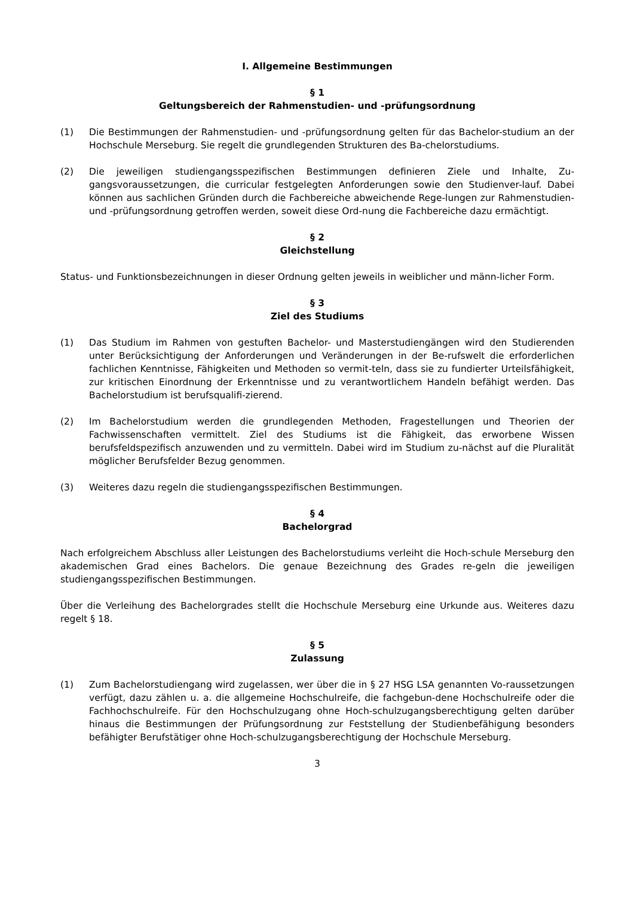I. Allgemeine Bestimmungen
§ 1
Geltungsbereich der Rahmenstudien- und -prüfungsordnung
(1) Die Bestimmungen der Rahmenstudien- und -prüfungsordnung gelten für das Bachelor-studium an der Hochschule Merseburg. Sie regelt die grundlegenden Strukturen des Ba-chelorstudiums.
(2) Die jeweiligen studiengangsspezifischen Bestimmungen definieren Ziele und Inhalte, Zu-gangsvoraussetzungen, die curricular festgelegten Anforderungen sowie den Studienver-lauf. Dabei können aus sachlichen Gründen durch die Fachbereiche abweichende Rege-lungen zur Rahmenstudien- und -prüfungsordnung getroffen werden, soweit diese Ord-nung die Fachbereiche dazu ermächtigt.
§ 2
Gleichstellung
Status- und Funktionsbezeichnungen in dieser Ordnung gelten jeweils in weiblicher und männ-licher Form.
§ 3
Ziel des Studiums
(1) Das Studium im Rahmen von gestuften Bachelor- und Masterstudiengängen wird den Studierenden unter Berücksichtigung der Anforderungen und Veränderungen in der Be-rufswelt die erforderlichen fachlichen Kenntnisse, Fähigkeiten und Methoden so vermit-teln, dass sie zu fundierter Urteilsfähigkeit, zur kritischen Einordnung der Erkenntnisse und zu verantwortlichem Handeln befähigt werden. Das Bachelorstudium ist berufsqualifi-zierend.
(2) Im Bachelorstudium werden die grundlegenden Methoden, Fragestellungen und Theorien der Fachwissenschaften vermittelt. Ziel des Studiums ist die Fähigkeit, das erworbene Wissen berufsfeldspezifisch anzuwenden und zu vermitteln. Dabei wird im Studium zu-nächst auf die Pluralität möglicher Berufsfelder Bezug genommen.
(3) Weiteres dazu regeln die studiengangsspezifischen Bestimmungen.
§ 4
Bachelorgrad
Nach erfolgreichem Abschluss aller Leistungen des Bachelorstudiums verleiht die Hoch-schule Merseburg den akademischen Grad eines Bachelors. Die genaue Bezeichnung des Grades re-geln die jeweiligen studiengangsspezifischen Bestimmungen.
Über die Verleihung des Bachelorgrades stellt die Hochschule Merseburg eine Urkunde aus. Weiteres dazu regelt § 18.
§ 5
Zulassung
(1) Zum Bachelorstudiengang wird zugelassen, wer über die in § 27 HSG LSA genannten Vo-raussetzungen verfügt, dazu zählen u. a. die allgemeine Hochschulreife, die fachgebun-dene Hochschulreife oder die Fachhochschulreife. Für den Hochschulzugang ohne Hoch-schulzugangsberechtigung gelten darüber hinaus die Bestimmungen der Prüfungsordnung zur Feststellung der Studienbefähigung besonders befähigter Berufstätiger ohne Hoch-schulzugangsberechtigung der Hochschule Merseburg.
3